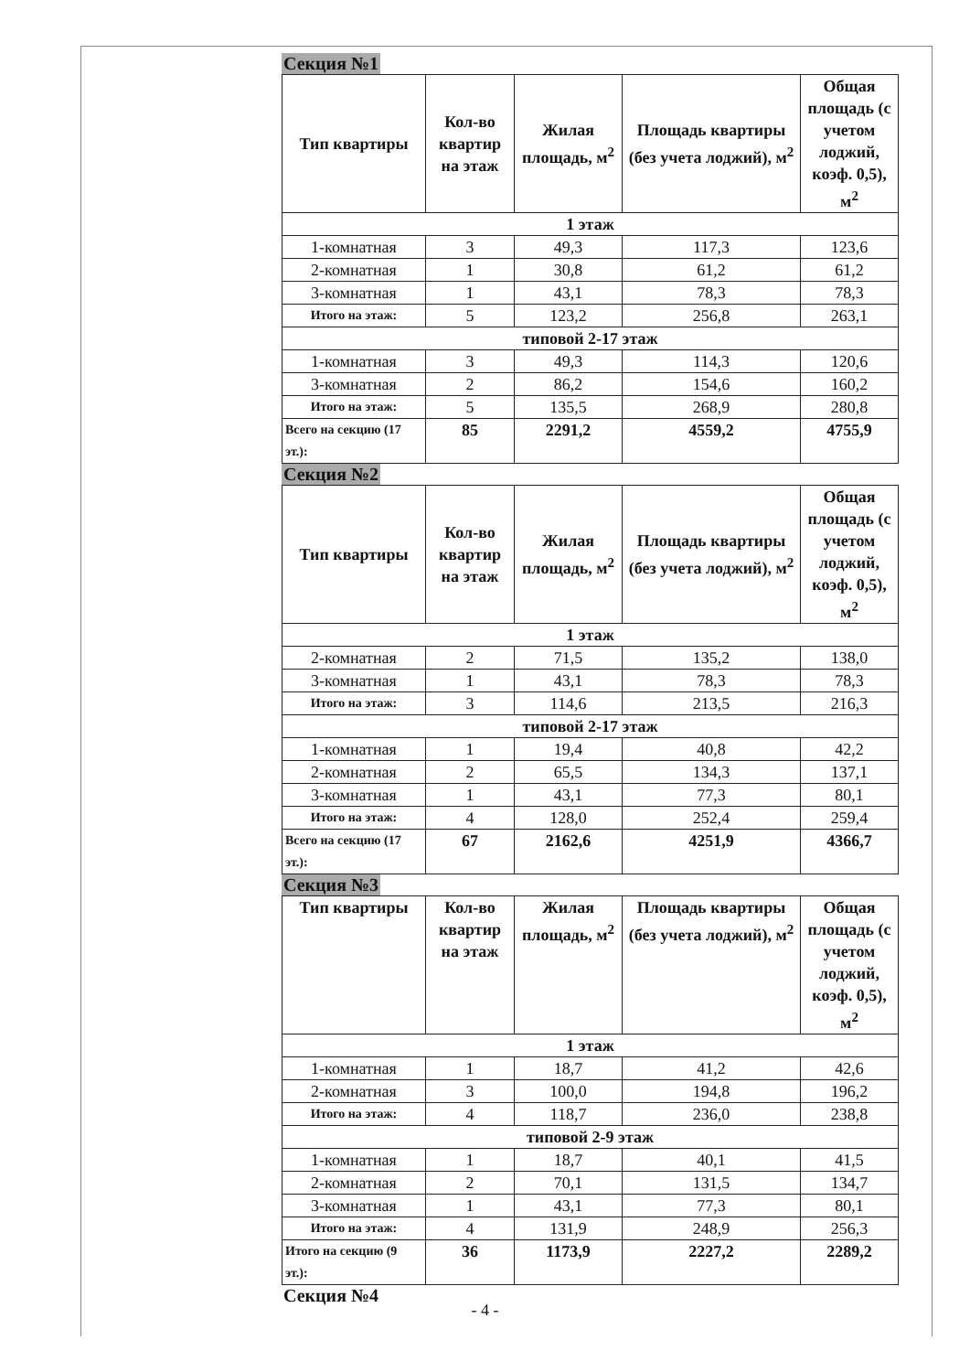Секция №1
| Тип квартиры | Кол-во квартир на этаж | Жилая площадь, м<sup>2</sup> | Площадь квартиры (без учета лоджий), м<sup>2</sup> | Общая площадь (с учетом лоджий, коэф. 0,5), м<sup>2</sup> |
| --- | --- | --- | --- | --- |
| 1 этаж | | | | |
| 1-комнатная | 3 | 49,3 | 117,3 | 123,6 |
| 2-комнатная | 1 | 30,8 | 61,2 | 61,2 |
| 3-комнатная | 1 | 43,1 | 78,3 | 78,3 |
| Итого на этаж: | 5 | 123,2 | 256,8 | 263,1 |
| типовой 2-17 этаж | | | | |
| 1-комнатная | 3 | 49,3 | 114,3 | 120,6 |
| 3-комнатная | 2 | 86,2 | 154,6 | 160,2 |
| Итого на этаж: | 5 | 135,5 | 268,9 | 280,8 |
| Всего на секцию (17 эт.): | 85 | 2291,2 | 4559,2 | 4755,9 |
Секция №2
| Тип квартиры | Кол-во квартир на этаж | Жилая площадь, м<sup>2</sup> | Площадь квартиры (без учета лоджий), м<sup>2</sup> | Общая площадь (с учетом лоджий, коэф. 0,5), м<sup>2</sup> |
| --- | --- | --- | --- | --- |
| 1 этаж | | | | |
| 2-комнатная | 2 | 71,5 | 135,2 | 138,0 |
| 3-комнатная | 1 | 43,1 | 78,3 | 78,3 |
| Итого на этаж: | 3 | 114,6 | 213,5 | 216,3 |
| типовой 2-17 этаж | | | | |
| 1-комнатная | 1 | 19,4 | 40,8 | 42,2 |
| 2-комнатная | 2 | 65,5 | 134,3 | 137,1 |
| 3-комнатная | 1 | 43,1 | 77,3 | 80,1 |
| Итого на этаж: | 4 | 128,0 | 252,4 | 259,4 |
| Всего на секцию (17 эт.): | 67 | 2162,6 | 4251,9 | 4366,7 |
Секция №3
| Тип квартиры | Кол-во квартир на этаж | Жилая площадь, м<sup>2</sup> | Площадь квартиры (без учета лоджий), м<sup>2</sup> | Общая площадь (с учетом лоджий, коэф. 0,5), м<sup>2</sup> |
| --- | --- | --- | --- | --- |
| 1 этаж | | | | |
| 1-комнатная | 1 | 18,7 | 41,2 | 42,6 |
| 2-комнатная | 3 | 100,0 | 194,8 | 196,2 |
| Итого на этаж: | 4 | 118,7 | 236,0 | 238,8 |
| типовой 2-9 этаж | | | | |
| 1-комнатная | 1 | 18,7 | 40,1 | 41,5 |
| 2-комнатная | 2 | 70,1 | 131,5 | 134,7 |
| 3-комнатная | 1 | 43,1 | 77,3 | 80,1 |
| Итого на этаж: | 4 | 131,9 | 248,9 | 256,3 |
| Итого на секцию (9 эт.): | 36 | 1173,9 | 2227,2 | 2289,2 |
Секция №4
- 4 -